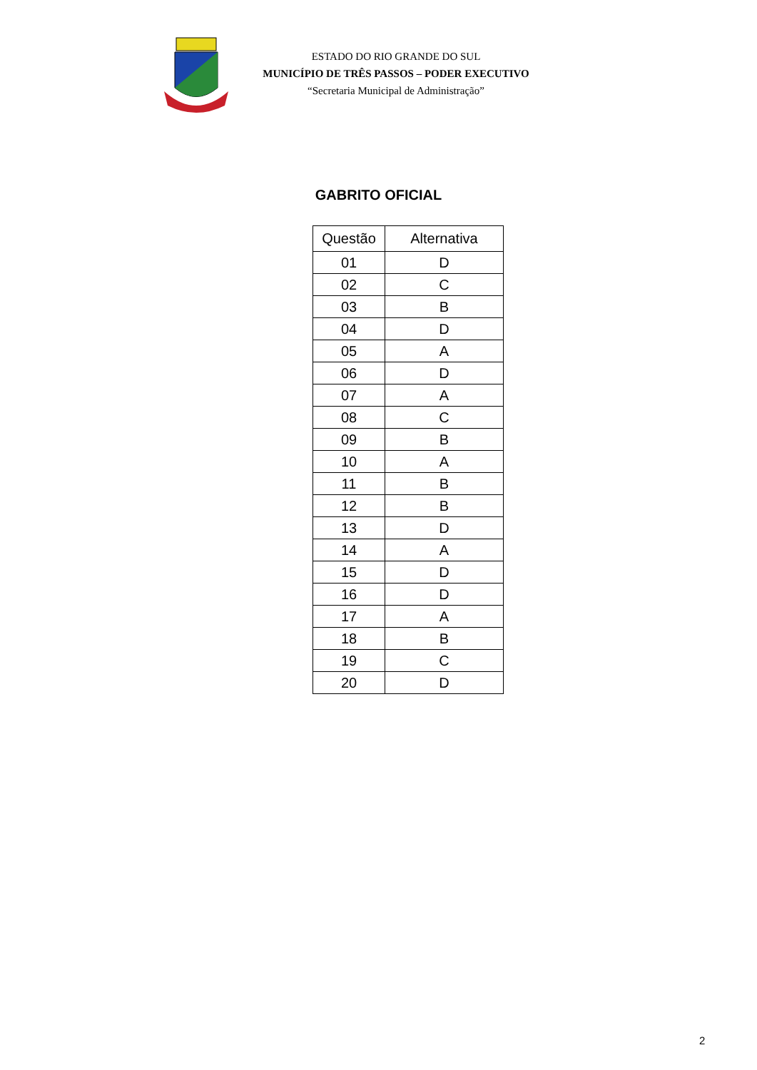ESTADO DO RIO GRANDE DO SUL
MUNICÍPIO DE TRÊS PASSOS – PODER EXECUTIVO
“Secretaria Municipal de Administração”
GABRITO OFICIAL
| Questão | Alternativa |
| --- | --- |
| 01 | D |
| 02 | C |
| 03 | B |
| 04 | D |
| 05 | A |
| 06 | D |
| 07 | A |
| 08 | C |
| 09 | B |
| 10 | A |
| 11 | B |
| 12 | B |
| 13 | D |
| 14 | A |
| 15 | D |
| 16 | D |
| 17 | A |
| 18 | B |
| 19 | C |
| 20 | D |
2